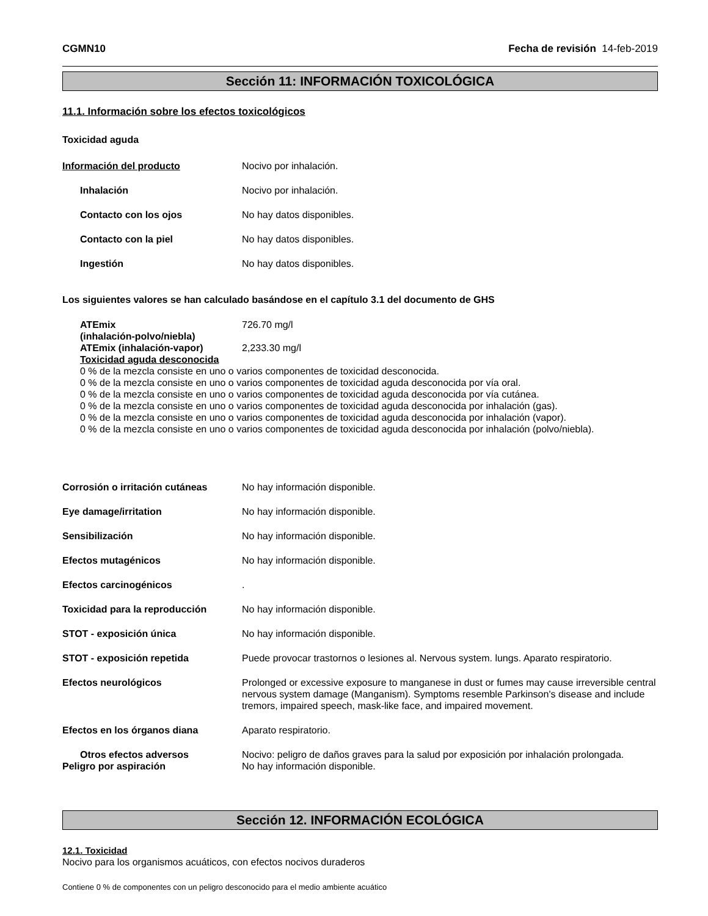CGMN10 Fecha de revisión 14-feb-2019
Sección 11: INFORMACIÓN TOXICOLÓGICA
11.1. Información sobre los efectos toxicológicos
Toxicidad aguda
Información del producto Nocivo por inhalación.
Inhalación Nocivo por inhalación.
Contacto con los ojos No hay datos disponibles.
Contacto con la piel No hay datos disponibles.
Ingestión No hay datos disponibles.
Los siguientes valores se han calculado basándose en el capítulo 3.1 del documento de GHS
ATEmix
(inhalación-polvo/niebla)
726.70 mg/l
ATEmix (inhalación-vapor) 2,233.30 mg/l
Toxicidad aguda desconocida
0 % de la mezcla consiste en uno o varios componentes de toxicidad desconocida.
0 % de la mezcla consiste en uno o varios componentes de toxicidad aguda desconocida por vía oral.
0 % de la mezcla consiste en uno o varios componentes de toxicidad aguda desconocida por vía cutánea.
0 % de la mezcla consiste en uno o varios componentes de toxicidad aguda desconocida por inhalación (gas).
0 % de la mezcla consiste en uno o varios componentes de toxicidad aguda desconocida por inhalación (vapor).
0 % de la mezcla consiste en uno o varios componentes de toxicidad aguda desconocida por inhalación (polvo/niebla).
Corrosión o irritación cutáneas
No hay información disponible.
Eye damage/irritation No hay información disponible.
Sensibilización No hay información disponible.
Efectos mutagénicos No hay información disponible.
Efectos carcinogénicos .
Toxicidad para la reproducción No hay información disponible.
STOT - exposición única No hay información disponible.
STOT - exposición repetida Puede provocar trastornos o lesiones al. Nervous system. lungs. Aparato respiratorio.
Efectos neurológicos Prolonged or excessive exposure to manganese in dust or fumes may cause irreversible central nervous system damage (Manganism). Symptoms resemble Parkinson's disease and include tremors, impaired speech, mask-like face, and impaired movement.
Efectos en los órganos diana Aparato respiratorio.
Otros efectos adversos Nocivo: peligro de daños graves para la salud por exposición por inhalación prolongada.
Peligro por aspiración No hay información disponible.
Sección 12. INFORMACIÓN ECOLÓGICA
12.1. Toxicidad
Nocivo para los organismos acuáticos, con efectos nocivos duraderos
Contiene 0 % de componentes con un peligro desconocido para el medio ambiente acuático